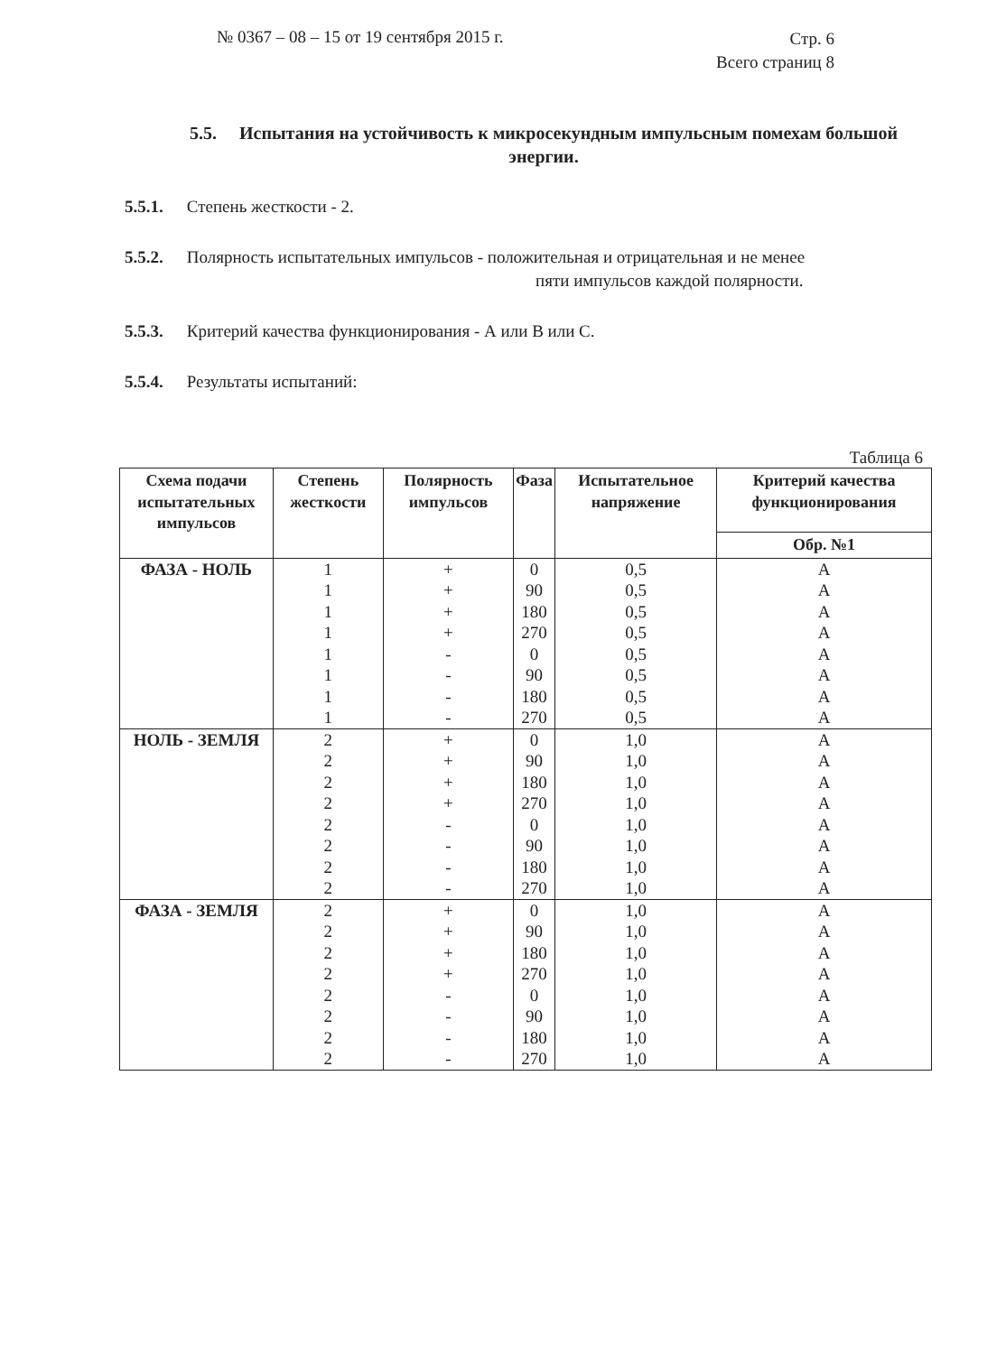№ 0367 – 08 – 15 от 19 сентября 2015 г.
Стр. 6
Всего страниц 8
5.5. Испытания на устойчивость к микросекундным импульсным помехам большой энергии.
5.5.1. Степень жесткости - 2.
5.5.2. Полярность испытательных импульсов - положительная и отрицательная и не менее
пяти импульсов каждой полярности.
5.5.3. Критерий качества функционирования - А или В или С.
5.5.4. Результаты испытаний:
Таблица 6
| Схема подачи испытательных импульсов | Степень жесткости | Полярность импульсов | Фаза | Испытательное напряжение | Критерий качества функционирования |
| --- | --- | --- | --- | --- | --- |
| | | | | | Обр. №1 |
| ФАЗА - НОЛЬ | 1 | + | 0 | 0,5 | A |
| | 1 | + | 90 | 0,5 | A |
| | 1 | + | 180 | 0,5 | A |
| | 1 | + | 270 | 0,5 | A |
| | 1 | - | 0 | 0,5 | A |
| | 1 | - | 90 | 0,5 | A |
| | 1 | - | 180 | 0,5 | A |
| | 1 | - | 270 | 0,5 | A |
| НОЛЬ - ЗЕМЛЯ | 2 | + | 0 | 1,0 | A |
| | 2 | + | 90 | 1,0 | A |
| | 2 | + | 180 | 1,0 | A |
| | 2 | + | 270 | 1,0 | A |
| | 2 | - | 0 | 1,0 | A |
| | 2 | - | 90 | 1,0 | A |
| | 2 | - | 180 | 1,0 | A |
| | 2 | - | 270 | 1,0 | A |
| ФАЗА - ЗЕМЛЯ | 2 | + | 0 | 1,0 | A |
| | 2 | + | 90 | 1,0 | A |
| | 2 | + | 180 | 1,0 | A |
| | 2 | + | 270 | 1,0 | A |
| | 2 | - | 0 | 1,0 | A |
| | 2 | - | 90 | 1,0 | A |
| | 2 | - | 180 | 1,0 | A |
| | 2 | - | 270 | 1,0 | A |